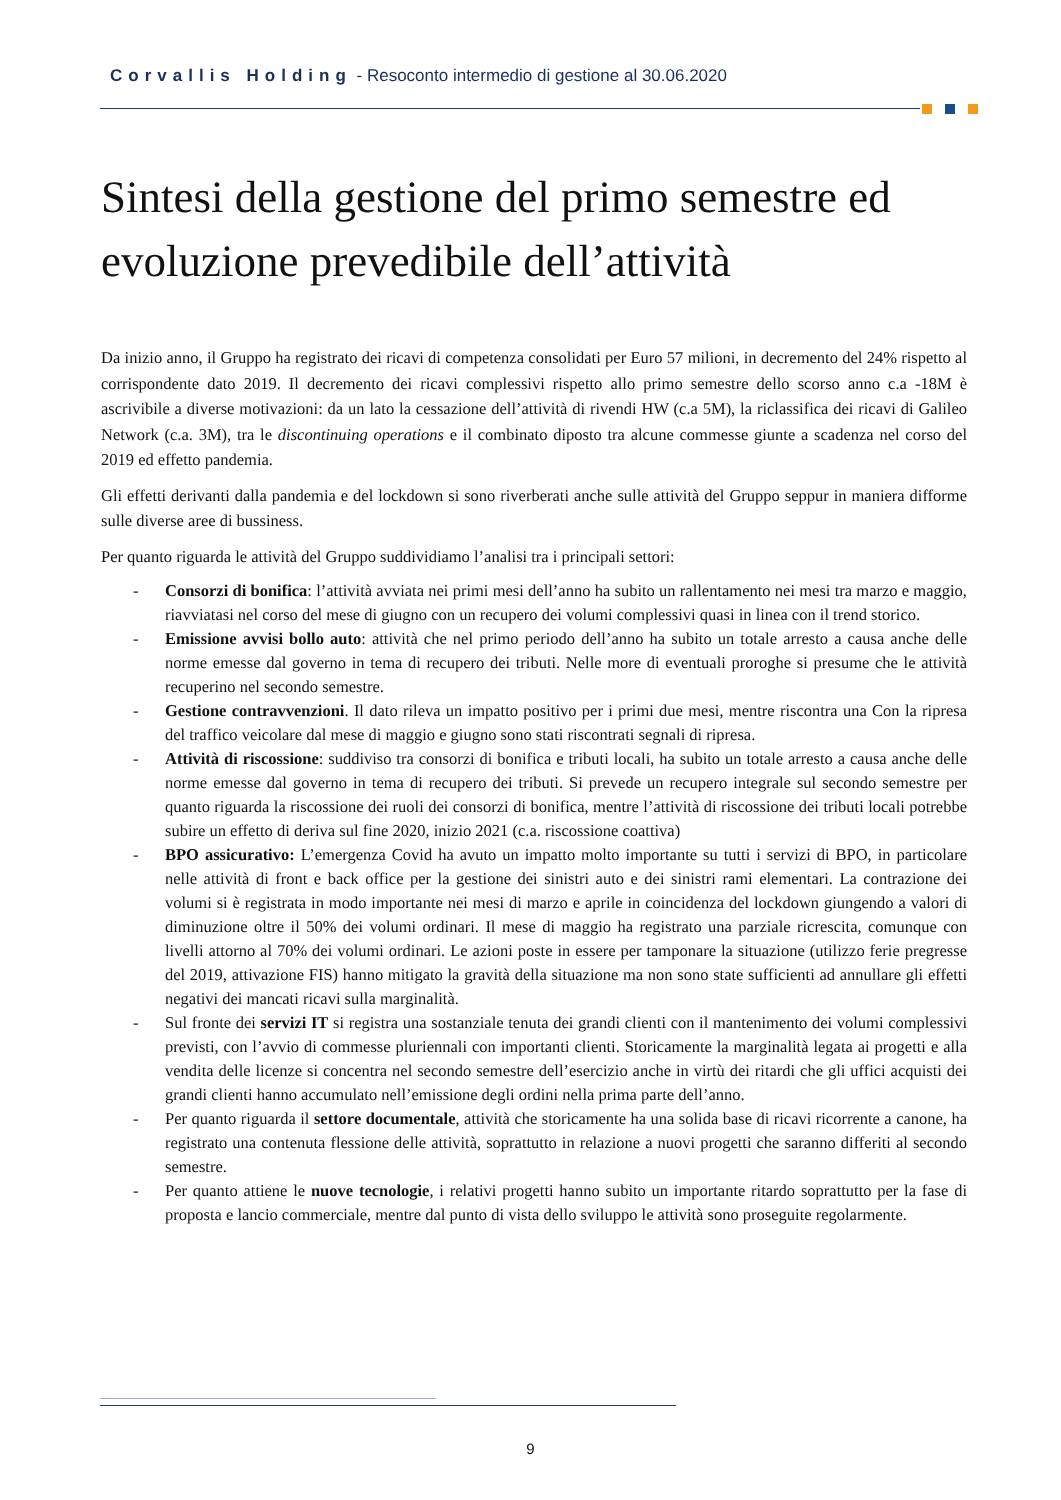Corvallis Holding - Resoconto intermedio di gestione al 30.06.2020
Sintesi della gestione del primo semestre ed evoluzione prevedibile dell’attività
Da inizio anno, il Gruppo ha registrato dei ricavi di competenza consolidati per Euro 57 milioni, in decremento del 24% rispetto al corrispondente dato 2019. Il decremento dei ricavi complessivi rispetto allo primo semestre dello scorso anno c.a -18M è ascrivibile a diverse motivazioni: da un lato la cessazione dell’attività di rivendi HW (c.a 5M), la riclassifica dei ricavi di Galileo Network (c.a. 3M), tra le discontinuing operations e il combinato diposto tra alcune commesse giunte a scadenza nel corso del 2019 ed effetto pandemia.
Gli effetti derivanti dalla pandemia e del lockdown si sono riverberati anche sulle attività del Gruppo seppur in maniera difforme sulle diverse aree di bussiness.
Per quanto riguarda le attività del Gruppo suddividiamo l’analisi tra i principali settori:
- Consorzi di bonifica: l’attività avviata nei primi mesi dell’anno ha subito un rallentamento nei mesi tra marzo e maggio, riavviatasi nel corso del mese di giugno con un recupero dei volumi complessivi quasi in linea con il trend storico.
- Emissione avvisi bollo auto: attività che nel primo periodo dell’anno ha subito un totale arresto a causa anche delle norme emesse dal governo in tema di recupero dei tributi. Nelle more di eventuali proroghe si presume che le attività recuperino nel secondo semestre.
- Gestione contravvenzioni. Il dato rileva un impatto positivo per i primi due mesi, mentre riscontra una Con la ripresa del traffico veicolare dal mese di maggio e giugno sono stati riscontrati segnali di ripresa.
- Attività di riscossione: suddiviso tra consorzi di bonifica e tributi locali, ha subito un totale arresto a causa anche delle norme emesse dal governo in tema di recupero dei tributi. Si prevede un recupero integrale sul secondo semestre per quanto riguarda la riscossione dei ruoli dei consorzi di bonifica, mentre l’attività di riscossione dei tributi locali potrebbe subire un effetto di deriva sul fine 2020, inizio 2021 (c.a. riscossione coattiva)
- BPO assicurativo: L’emergenza Covid ha avuto un impatto molto importante su tutti i servizi di BPO, in particolare nelle attività di front e back office per la gestione dei sinistri auto e dei sinistri rami elementari. La contrazione dei volumi si è registrata in modo importante nei mesi di marzo e aprile in coincidenza del lockdown giungendo a valori di diminuzione oltre il 50% dei volumi ordinari. Il mese di maggio ha registrato una parziale ricrescita, comunque con livelli attorno al 70% dei volumi ordinari. Le azioni poste in essere per tamponare la situazione (utilizzo ferie pregresse del 2019, attivazione FIS) hanno mitigato la gravità della situazione ma non sono state sufficienti ad annullare gli effetti negativi dei mancati ricavi sulla marginalità.
- Sul fronte dei servizi IT si registra una sostanziale tenuta dei grandi clienti con il mantenimento dei volumi complessivi previsti, con l’avvio di commesse pluriennali con importanti clienti. Storicamente la marginalità legata ai progetti e alla vendita delle licenze si concentra nel secondo semestre dell’esercizio anche in virtù dei ritardi che gli uffici acquisti dei grandi clienti hanno accumulato nell’emissione degli ordini nella prima parte dell’anno.
- Per quanto riguarda il settore documentale, attività che storicamente ha una solida base di ricavi ricorrente a canone, ha registrato una contenuta flessione delle attività, soprattutto in relazione a nuovi progetti che saranno differiti al secondo semestre.
- Per quanto attiene le nuove tecnologie, i relativi progetti hanno subito un importante ritardo soprattutto per la fase di proposta e lancio commerciale, mentre dal punto di vista dello sviluppo le attività sono proseguite regolarmente.
9